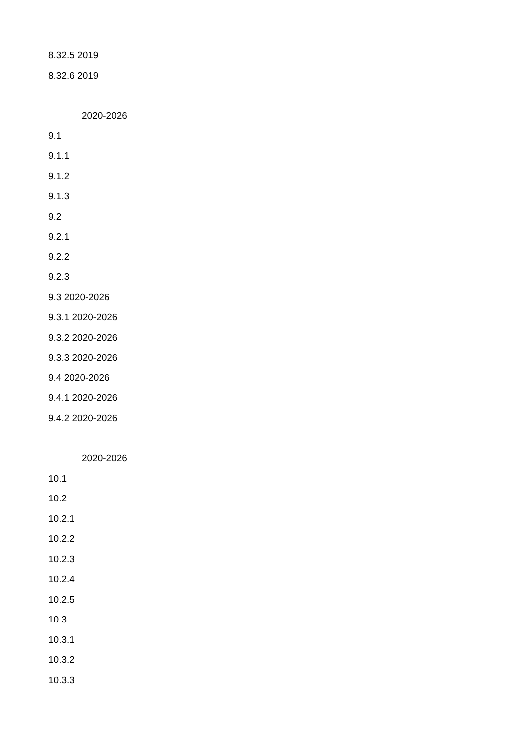8.32.5 2019
8.32.6 2019
2020-2026
9.1
9.1.1
9.1.2
9.1.3
9.2
9.2.1
9.2.2
9.2.3
9.3 2020-2026
9.3.1 2020-2026
9.3.2 2020-2026
9.3.3 2020-2026
9.4 2020-2026
9.4.1 2020-2026
9.4.2 2020-2026
2020-2026
10.1
10.2
10.2.1
10.2.2
10.2.3
10.2.4
10.2.5
10.3
10.3.1
10.3.2
10.3.3